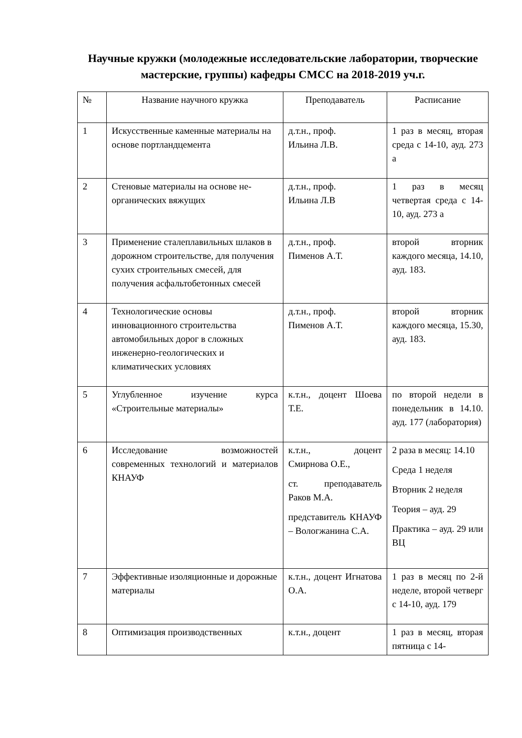Научные кружки (молодежные исследовательские лаборатории, творческие мастерские, группы) кафедры СМСС на 2018-2019 уч.г.
| № | Название научного кружка | Преподаватель | Расписание |
| 1 | Искусственные каменные материалы на основе портландцемента | д.т.н., проф. Ильина Л.В. | 1 раз в месяц, вторая среда с 14-10, ауд. 273 а |
| 2 | Стеновые материалы на основе не-органических вяжущих | д.т.н., проф. Ильина Л.В | 1 раз в месяц четвертая среда с 14-10, ауд. 273 а |
| 3 | Применение сталеплавильных шлаков в дорожном строительстве, для получения сухих строительных смесей, для получения асфальтобетонных смесей | д.т.н., проф. Пименов А.Т. | второй вторник каждого месяца, 14.10, ауд. 183. |
| 4 | Технологические основы инновационного строительства автомобильных дорог в сложных инженерно-геологических и климатических условиях | д.т.н., проф. Пименов А.Т. | второй вторник каждого месяца, 15.30, ауд. 183. |
| 5 | Углубленное изучение курса «Строительные материалы» | к.т.н., доцент Шоева Т.Е. | по второй недели в понедельник в 14.10. ауд. 177 (лаборатория) |
| 6 | Исследование возможностей современных технологий и материалов КНАУФ | к.т.н., доцент Смирнова О.Е., ст. преподаватель Раков М.А. представитель КНАУФ – Вологжанина С.А. | 2 раза в месяц: 14.10 Среда 1 неделя Вторник 2 неделя Теория – ауд. 29 Практика – ауд. 29 или ВЦ |
| 7 | Эффективные изоляционные и дорожные материалы | к.т.н., доцент Игнатова О.А. | 1 раз в месяц по 2-й неделе, второй четверг с 14-10, ауд. 179 |
| 8 | Оптимизация производственных | к.т.н., доцент | 1 раз в месяц, вторая пятница с 14- |